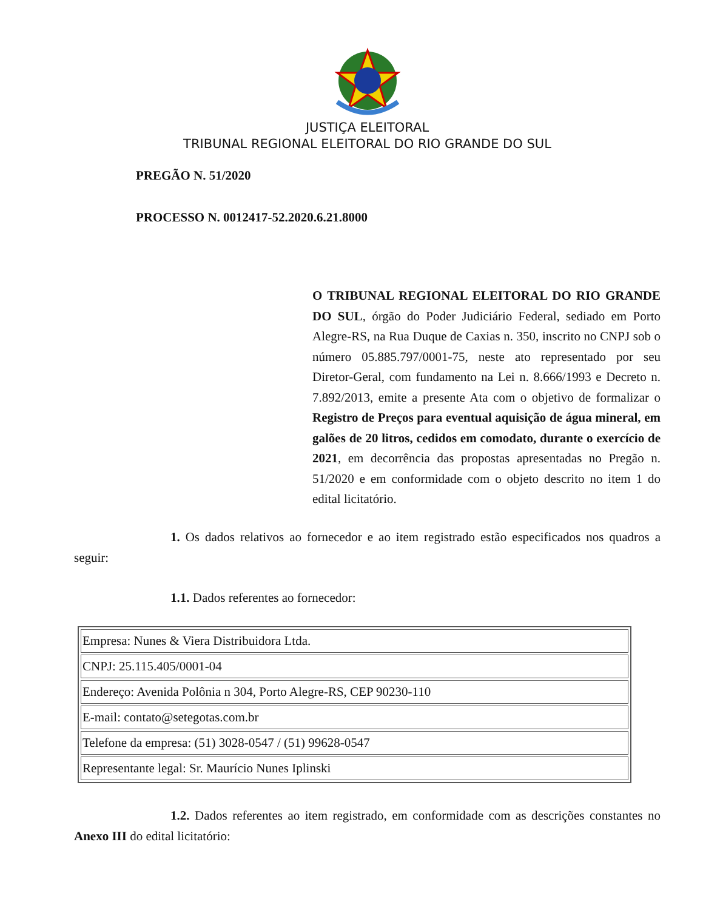JUSTIÇA ELEITORAL
TRIBUNAL REGIONAL ELEITORAL DO RIO GRANDE DO SUL
PREGÃO N. 51/2020
PROCESSO N. 0012417-52.2020.6.21.8000
O TRIBUNAL REGIONAL ELEITORAL DO RIO GRANDE DO SUL, órgão do Poder Judiciário Federal, sediado em Porto Alegre-RS, na Rua Duque de Caxias n. 350, inscrito no CNPJ sob o número 05.885.797/0001-75, neste ato representado por seu Diretor-Geral, com fundamento na Lei n. 8.666/1993 e Decreto n. 7.892/2013, emite a presente Ata com o objetivo de formalizar o Registro de Preços para eventual aquisição de água mineral, em galões de 20 litros, cedidos em comodato, durante o exercício de 2021, em decorrência das propostas apresentadas no Pregão n. 51/2020 e em conformidade com o objeto descrito no item 1 do edital licitatório.
1. Os dados relativos ao fornecedor e ao item registrado estão especificados nos quadros a seguir:
1.1. Dados referentes ao fornecedor:
| Empresa: Nunes & Viera Distribuidora Ltda. |
| CNPJ: 25.115.405/0001-04 |
| Endereço: Avenida Polônia n 304, Porto Alegre-RS, CEP 90230-110 |
| E-mail: contato@setegotas.com.br |
| Telefone da empresa: (51) 3028-0547 / (51) 99628-0547 |
| Representante legal: Sr. Maurício Nunes Iplinski |
1.2. Dados referentes ao item registrado, em conformidade com as descrições constantes no Anexo III do edital licitatório: